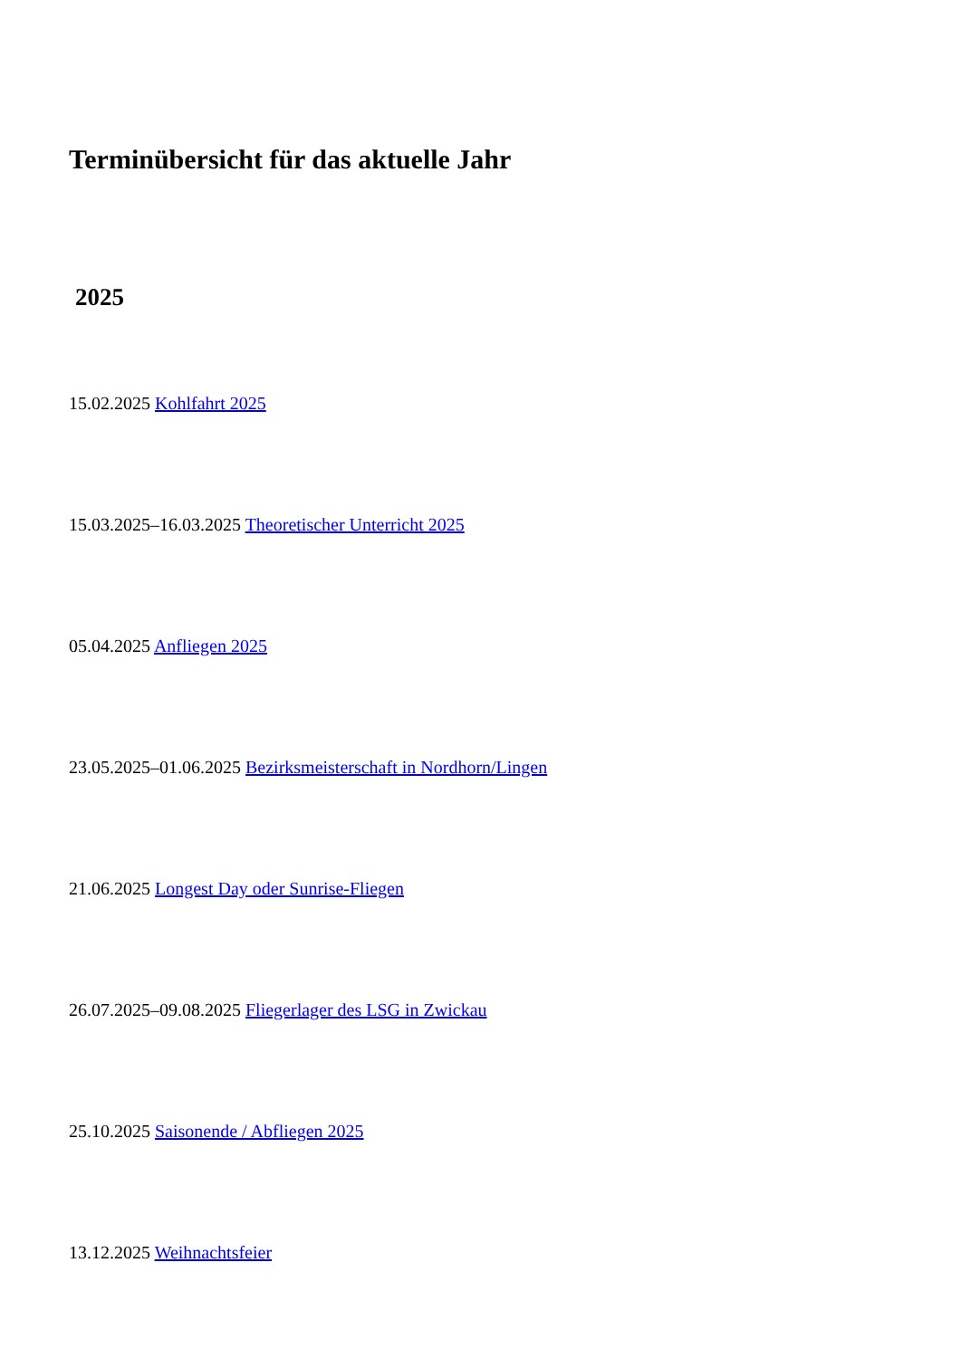Terminübersicht für das aktuelle Jahr
2025
15.02.2025 Kohlfahrt 2025
15.03.2025–16.03.2025 Theoretischer Unterricht 2025
05.04.2025 Anfliegen 2025
23.05.2025–01.06.2025 Bezirksmeisterschaft in Nordhorn/Lingen
21.06.2025 Longest Day oder Sunrise-Fliegen
26.07.2025–09.08.2025 Fliegerlager des LSG in Zwickau
25.10.2025 Saisonende / Abfliegen 2025
13.12.2025 Weihnachtsfeier